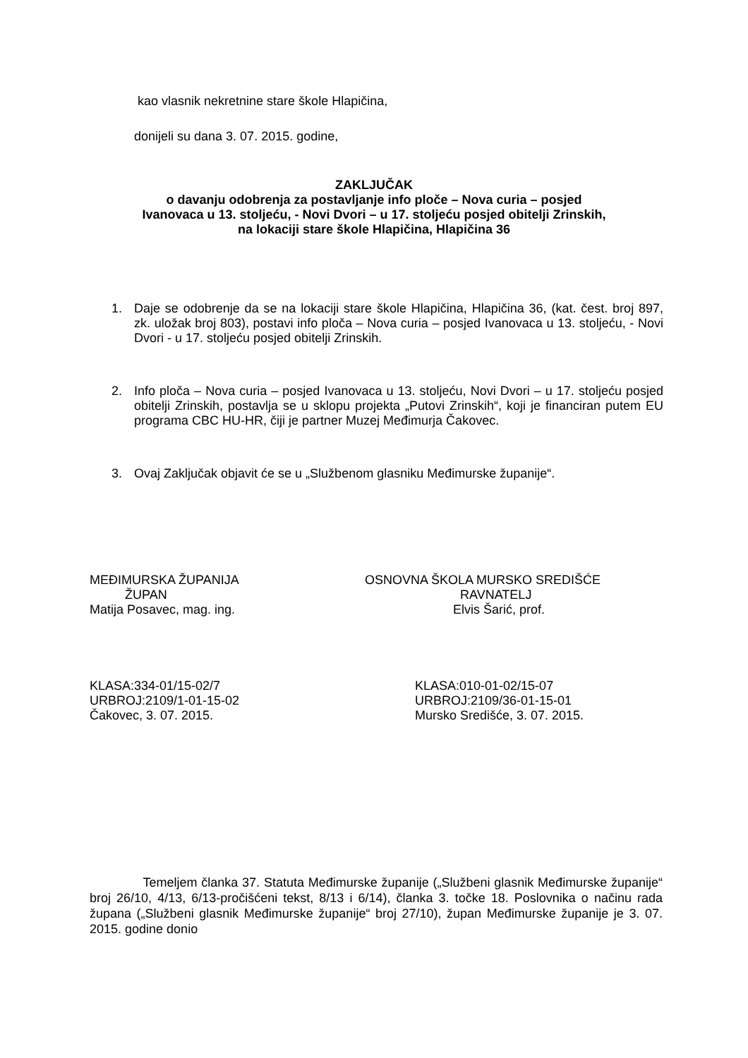kao vlasnik nekretnine stare škole Hlapičina,
donijeli su dana 3. 07. 2015. godine,
ZAKLJUČAK
o davanju odobrenja za postavljanje info ploče – Nova curia – posjed
Ivanovaca u 13. stoljeću, - Novi Dvori – u 17. stoljeću posjed obitelji Zrinskih,
na lokaciji stare škole Hlapičina, Hlapičina 36
1. Daje se odobrenje da se na lokaciji stare škole Hlapičina, Hlapičina 36, (kat. čest. broj 897, zk. uložak broj 803), postavi info ploča – Nova curia – posjed Ivanovaca u 13. stoljeću, - Novi Dvori - u 17. stoljeću posjed obitelji Zrinskih.
2. Info ploča – Nova curia – posjed Ivanovaca u 13. stoljeću, Novi Dvori – u 17. stoljeću posjed obitelji Zrinskih, postavlja se u sklopu projekta „Putovi Zrinskih“, koji je financiran putem EU programa CBC HU-HR, čiji je partner Muzej Međimurja Čakovec.
3. Ovaj Zaključak objavit će se u „Službenom glasniku Međimurske županije“.
MEĐIMURSKA ŽUPANIJA
ŽUPAN
Matija Posavec, mag. ing.
OSNOVNA ŠKOLA MURSKO SREDIŠĆE
RAVNATELJ
Elvis Šarić, prof.
KLASA:334-01/15-02/7
URBROJ:2109/1-01-15-02
Čakovec, 3. 07. 2015.
KLASA:010-01-02/15-07
URBROJ:2109/36-01-15-01
Mursko Središće, 3. 07. 2015.
Temeljem članka 37. Statuta Međimurske županije („Službeni glasnik Međimurske županije“ broj 26/10, 4/13, 6/13-pročišćeni tekst, 8/13 i 6/14), članka 3. točke 18. Poslovnika o načinu rada župana („Službeni glasnik Međimurske županije“ broj 27/10), župan Međimurske županije je 3. 07. 2015. godine donio